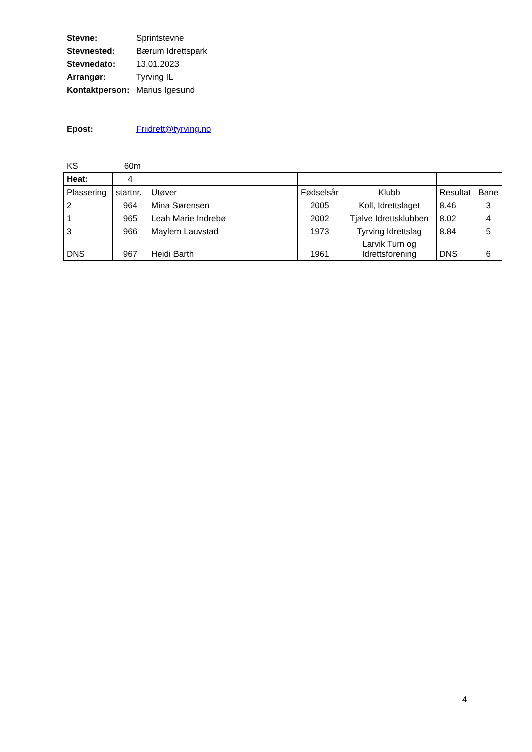Stevne: Sprintstevne
Stevnested: Bærum Idrettspark
Stevnedato: 13.01.2023
Arrangør: Tyrving IL
Kontaktperson: Marius Igesund
Epost: Friidrett@tyrving.no
KS 60m
| Heat: | 4 | | | | | |
| Plassering | startnr. | Utøver | Fødselsår | Klubb | Resultat | Bane |
| 2 | 964 | Mina Sørensen | 2005 | Koll, Idrettslaget | 8.46 | 3 |
| 1 | 965 | Leah Marie Indrebø | 2002 | Tjalve Idrettsklubben | 8.02 | 4 |
| 3 | 966 | Maylem Lauvstad | 1973 | Tyrving Idrettslag | 8.84 | 5 |
| DNS | 967 | Heidi Barth | 1961 | Larvik Turn og Idrettsforening | DNS | 6 |
4